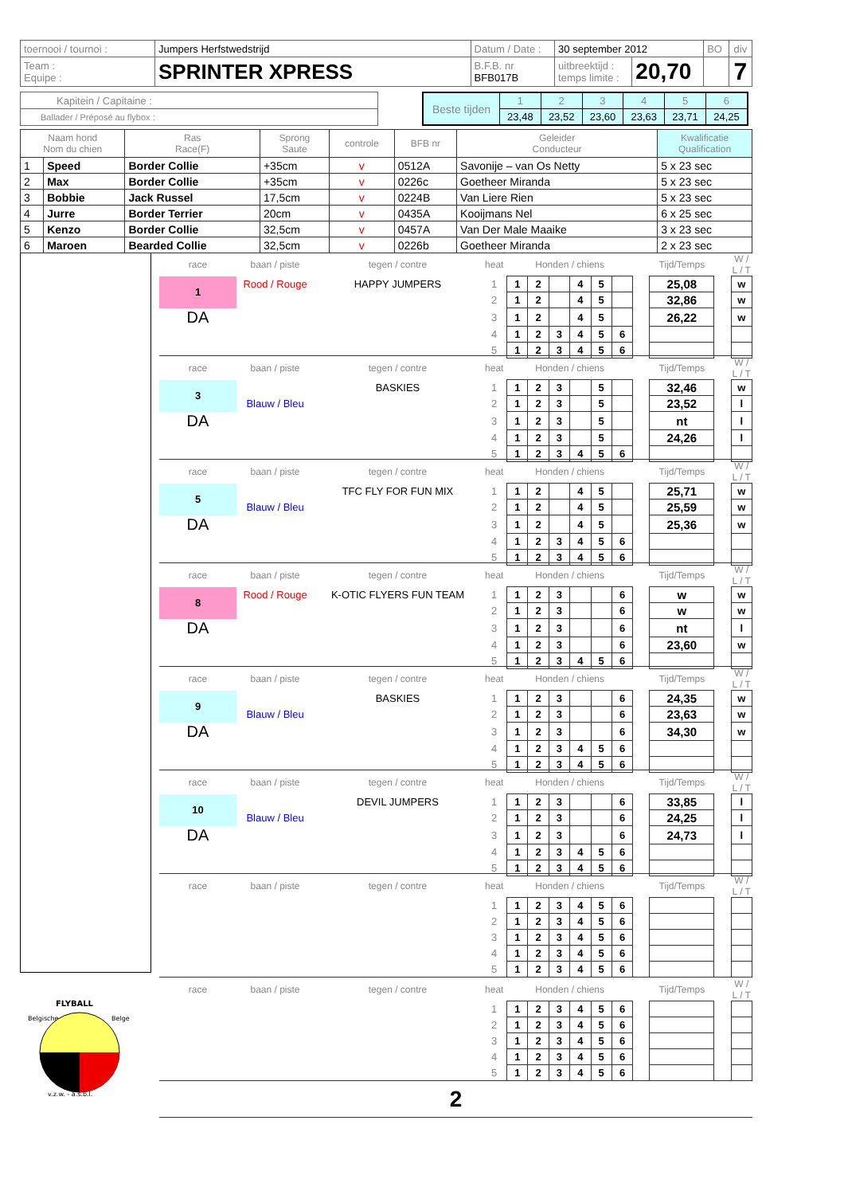| toernooi / tournoi : | Jumpers Herfstwedstrijd | Datum / Date : | 30 september 2012 | | BO | div |
| Team : Equipe : | SPRINTER XPRESS | B.F.B. nr BFB017B | uitbreektijd : temps limite : | 20,70 | | 7 |
| Kapitein / Capitaine : |
| Ballader / Préposé au flybox : |
| Beste tijden | 1 | 2 | 3 | 4 | 5 | 6 |
| | 23,48 | 23,52 | 23,60 | 23,63 | 23,71 | 24,25 |
| Naam hond Nom du chien | | Ras Race(F) | Sprong Saute | controle | BFB nr | Geleider Conducteur | Kwalificatie Qualification |
| --- | --- | --- | --- | --- | --- | --- | --- |
| 1 | Speed | Border Collie | +35cm | v | 0512A | Savonije – van Os Netty | 5 x 23 sec |
| 2 | Max | Border Collie | +35cm | v | 0226c | Goetheer Miranda | 5 x 23 sec |
| 3 | Bobbie | Jack Russel | 17,5cm | v | 0224B | Van Liere Rien | 5 x 23 sec |
| 4 | Jurre | Border Terrier | 20cm | v | 0435A | Kooijmans Nel | 6 x 25 sec |
| 5 | Kenzo | Border Collie | 32,5cm | v | 0457A | Van Der Male Maaike | 3 x 23 sec |
| 6 | Maroen | Bearded Collie | 32,5cm | v | 0226b | Goetheer Miranda | 2 x 23 sec |
FLYBALL
Belgische
Belge
v.z.w. - a.s.b.l.
| race | baan / piste | tegen / contre | heat | Honden / chiens | | | | | | | Tijd/Temps | | W / L / T |
| 1 | Rood / Rouge | HAPPY JUMPERS | 1 | 1 | 2 | | 4 | 5 | | | 25,08 | | w |
| | | | 2 | 1 | 2 | | 4 | 5 | | | 32,86 | | w |
| DA | | | 3 | 1 | 2 | | 4 | 5 | | | 26,22 | | w |
| | | | 4 | 1 | 2 | 3 | 4 | 5 | 6 | | | | |
| | | | 5 | 1 | 2 | 3 | 4 | 5 | 6 | | | | |
| race | baan / piste | tegen / contre | heat | Honden / chiens | | | | | | | Tijd/Temps | | W / L / T |
| 3 | | BASKIES | 1 | 1 | 2 | 3 | | 5 | | | 32,46 | | w |
| | Blauw / Bleu | | 2 | 1 | 2 | 3 | | 5 | | | 23,52 | | l |
| DA | | | 3 | 1 | 2 | 3 | | 5 | | | nt | | l |
| | | | 4 | 1 | 2 | 3 | | 5 | | | 24,26 | | l |
| | | | 5 | 1 | 2 | 3 | 4 | 5 | 6 | | | | |
| race | baan / piste | tegen / contre | heat | Honden / chiens | | | | | | | Tijd/Temps | | W / L / T |
| 5 | | TFC FLY FOR FUN MIX | 1 | 1 | 2 | | 4 | 5 | | | 25,71 | | w |
| | Blauw / Bleu | | 2 | 1 | 2 | | 4 | 5 | | | 25,59 | | w |
| DA | | | 3 | 1 | 2 | | 4 | 5 | | | 25,36 | | w |
| | | | 4 | 1 | 2 | 3 | 4 | 5 | 6 | | | | |
| | | | 5 | 1 | 2 | 3 | 4 | 5 | 6 | | | | |
| race | baan / piste | tegen / contre | heat | Honden / chiens | | | | | | | Tijd/Temps | | W / L / T |
| 8 | Rood / Rouge | K-OTIC FLYERS FUN TEAM | 1 | 1 | 2 | 3 | | | 6 | | w | | w |
| | | | 2 | 1 | 2 | 3 | | | 6 | | w | | w |
| DA | | | 3 | 1 | 2 | 3 | | | 6 | | nt | | l |
| | | | 4 | 1 | 2 | 3 | | | 6 | | 23,60 | | w |
| | | | 5 | 1 | 2 | 3 | 4 | 5 | 6 | | | | |
| race | baan / piste | tegen / contre | heat | Honden / chiens | | | | | | | Tijd/Temps | | W / L / T |
| 9 | | BASKIES | 1 | 1 | 2 | 3 | | | 6 | | 24,35 | | w |
| | Blauw / Bleu | | 2 | 1 | 2 | 3 | | | 6 | | 23,63 | | w |
| DA | | | 3 | 1 | 2 | 3 | | | 6 | | 34,30 | | w |
| | | | 4 | 1 | 2 | 3 | 4 | 5 | 6 | | | | |
| | | | 5 | 1 | 2 | 3 | 4 | 5 | 6 | | | | |
| race | baan / piste | tegen / contre | heat | Honden / chiens | | | | | | | Tijd/Temps | | W / L / T |
| 10 | | DEVIL JUMPERS | 1 | 1 | 2 | 3 | | | 6 | | 33,85 | | l |
| | Blauw / Bleu | | 2 | 1 | 2 | 3 | | | 6 | | 24,25 | | l |
| DA | | | 3 | 1 | 2 | 3 | | | 6 | | 24,73 | | l |
| | | | 4 | 1 | 2 | 3 | 4 | 5 | 6 | | | | |
| | | | 5 | 1 | 2 | 3 | 4 | 5 | 6 | | | | |
| race | baan / piste | tegen / contre | heat | Honden / chiens | | | | | | | Tijd/Temps | | W / L / T |
| | | | 1 | 1 | 2 | 3 | 4 | 5 | 6 | | | | |
| | | | 2 | 1 | 2 | 3 | 4 | 5 | 6 | | | | |
| | | | 3 | 1 | 2 | 3 | 4 | 5 | 6 | | | | |
| | | | 4 | 1 | 2 | 3 | 4 | 5 | 6 | | | | |
| | | | 5 | 1 | 2 | 3 | 4 | 5 | 6 | | | | |
| race | baan / piste | tegen / contre | heat | Honden / chiens | | | | | | | Tijd/Temps | | W / L / T |
| | | | 1 | 1 | 2 | 3 | 4 | 5 | 6 | | | | |
| | | | 2 | 1 | 2 | 3 | 4 | 5 | 6 | | | | |
| | | | 3 | 1 | 2 | 3 | 4 | 5 | 6 | | | | |
| | | | 4 | 1 | 2 | 3 | 4 | 5 | 6 | | | | |
| | | | 5 | 1 | 2 | 3 | 4 | 5 | 6 | | | | |
2